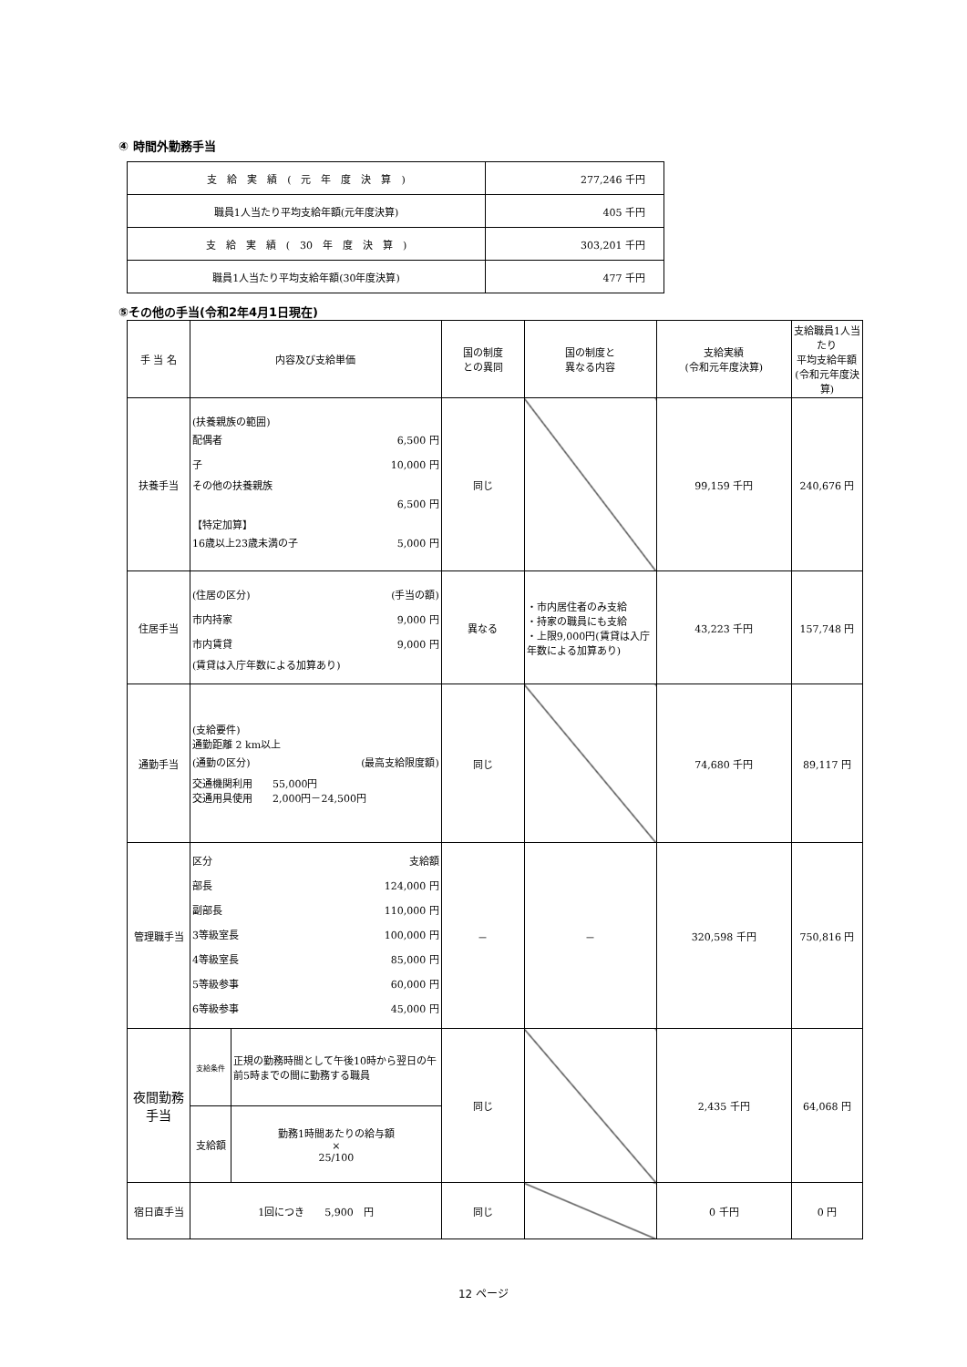④ 時間外勤務手当
| 支 給 実 績 ( 元 年 度 決 算 ) | 277,246 千円 |
| 職員1人当たり平均支給年額(元年度決算) | 405 千円 |
| 支 給 実 績 ( 30 年 度 決 算 ) | 303,201 千円 |
| 職員1人当たり平均支給年額(30年度決算) | 477 千円 |
⑤その他の手当(令和2年4月1日現在)
| 手 当 名 | 内容及び支給単価 | | 国の制度 との異同 | 国の制度と 異なる内容 | 支給実績 (令和元年度決算) | 支給職員1人当たり 平均支給年額 (令和元年度決算) |
| --- | --- | --- | --- | --- | --- | --- |
| 扶養手当 | (扶養親族の範囲) 配偶者 6,500 円 子 10,000 円 その他の扶養親族 6,500 円 【特定加算】 16歳以上23歳未満の子 5,000 円 | | 同じ | | 99,159 千円 | 240,676 円 |
| 住居手当 | (住居の区分) (手当の額) 市内持家 9,000 円 市内賃貸 9,000 円 (賃貸は入庁年数による加算あり) | | 異なる | ・市内居住者のみ支給 ・持家の職員にも支給 ・上限9,000円(賃貸は入庁年数による加算あり) | 43,223 千円 | 157,748 円 |
| 通勤手当 | (支給要件) 通勤距離 2 km以上 (通勤の区分) (最高支給限度額) 交通機関利用 55,000円 交通用具使用 2,000円－24,500円 | | 同じ | | 74,680 千円 | 89,117 円 |
| 管理職手当 | 区分 支給額 部長 124,000 円 副部長 110,000 円 3等級室長 100,000 円 4等級室長 85,000 円 5等級参事 60,000 円 6等級参事 45,000 円 | | － | － | 320,598 千円 | 750,816 円 |
| 夜間勤務 手当 | 支給条件 | 正規の勤務時間として午後10時から翌日の午前5時までの間に勤務する職員 | 同じ | | 2,435 千円 | 64,068 円 |
| | 支給額 | 勤務1時間あたりの給与額 × 25/100 | | | | |
| 宿日直手当 | 1回につき 5,900 円 | | 同じ | | 0 千円 | 0 円 |
12 ページ